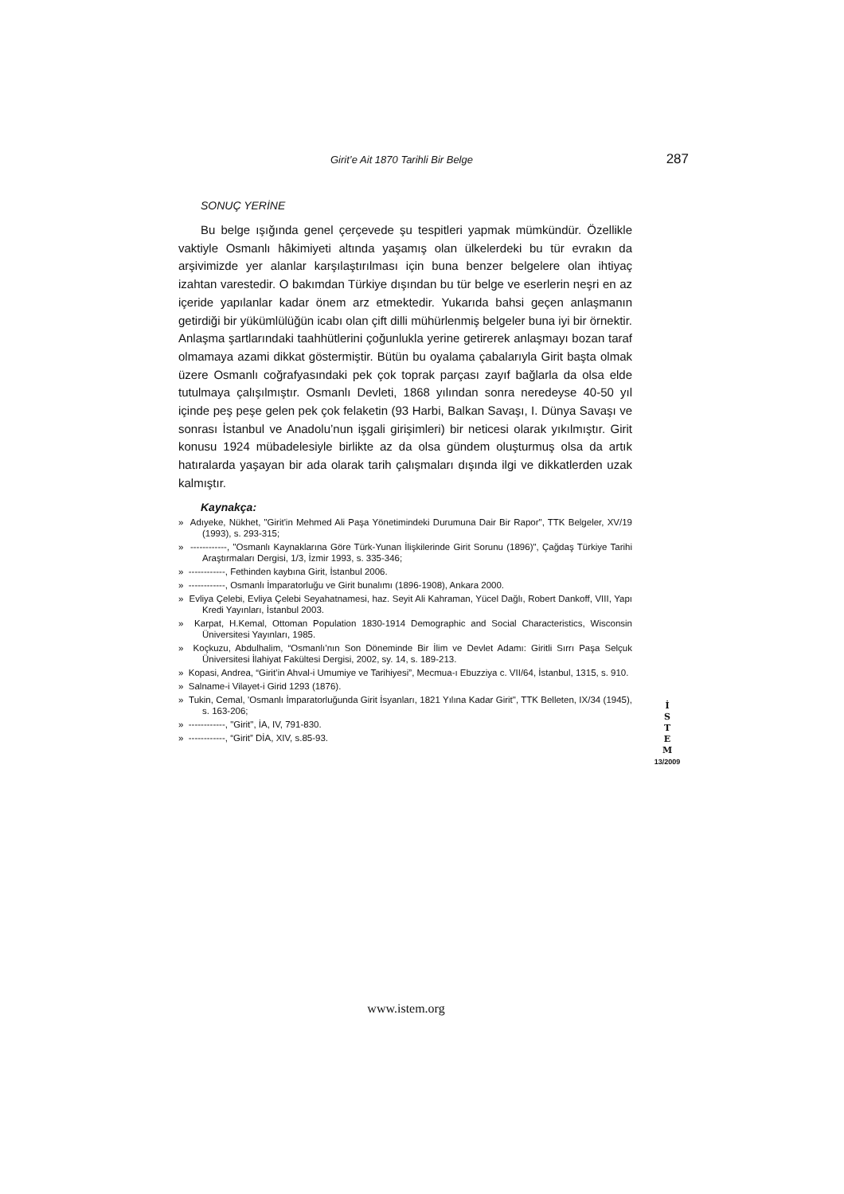Girit’e Ait 1870 Tarihli Bir Belge 287
SONUÇ YERİNE
Bu belge ışığında genel çerçevede şu tespitleri yapmak mümkündür. Özellikle vaktiyle Osmanlı hâkimiyeti altında yaşamış olan ülkelerdeki bu tür evrakın da arşivimizde yer alanlar karşılaştırılması için buna benzer belgelere olan ihtiyaç izahtan varestedir. O bakımdan Türkiye dışından bu tür belge ve eserlerin neşri en az içeride yapılanlar kadar önem arz etmektedir. Yukarıda bahsi geçen anlaşmanın getirdiği bir yükümlülüğün icabı olan çift dilli mühürlenmiş belgeler buna iyi bir örnektir. Anlaşma şartlarındaki taahhütlerini çoğunlukla yerine getirerek anlaşmayı bozan taraf olmamaya azami dikkat göstermiştir. Bütün bu oyalama çabalarıyla Girit başta olmak üzere Osmanlı coğrafyasındaki pek çok toprak parçası zayıf bağlarla da olsa elde tutulmaya çalışılmıştır. Osmanlı Devleti, 1868 yılından sonra neredeyse 40-50 yıl içinde peş peşe gelen pek çok felaketin (93 Harbi, Balkan Savaşı, I. Dünya Savaşı ve sonrası İstanbul ve Anadolu’nun işgali girişimleri) bir neticesi olarak yıkılmıştır. Girit konusu 1924 mübadelesiyle birlikte az da olsa gündem oluşturmuş olsa da artık hatıralarda yaşayan bir ada olarak tarih çalışmaları dışında ilgi ve dikkatlerden uzak kalmıştır.
Kaynakça:
» Adıyeke, Nükhet, "Girit'in Mehmed Ali Paşa Yönetimindeki Durumuna Dair Bir Rapor", TTK Belgeler, XV/19 (1993), s. 293-315;
» ------------, "Osmanlı Kaynaklarına Göre Türk-Yunan İlişkilerinde Girit Sorunu (1896)", Çağdaş Türkiye Tarihi Araştırmaları Dergisi, 1/3, İzmir 1993, s. 335-346;
» ------------, Fethinden kaybına Girit, İstanbul 2006.
» ------------, Osmanlı İmparatorluğu ve Girit bunalımı (1896-1908), Ankara 2000.
» Evliya Çelebi, Evliya Çelebi Seyahatnamesi, haz. Seyit Ali Kahraman, Yücel Dağlı, Robert Dankoff, VIII, Yapı Kredi Yayınları, İstanbul 2003.
» Karpat, H.Kemal, Ottoman Population 1830-1914 Demographic and Social Characteristics, Wisconsin Üniversitesi Yayınları, 1985.
» Koçkuzu, Abdulhalim, “Osmanlı’nın Son Döneminde Bir İlim ve Devlet Adamı: Giritli Sırrı Paşa Selçuk Üniversitesi İlahiyat Fakültesi Dergisi, 2002, sy. 14, s. 189-213.
» Kopasi, Andrea, “Girit’in Ahval-i Umumiye ve Tarihiyesi”, Mecmua-ı Ebuzziya c. VII/64, İstanbul, 1315, s. 910.
» Salname-i Vilayet-i Girid 1293 (1876).
» Tukin, Cemal, 'Osmanlı İmparatorluğunda Girit İsyanları, 1821 Yılına Kadar Girit", TTK Belleten, IX/34 (1945), s. 163-206;
» ------------, "Girit", İA, IV, 791-830.
» ------------, “Girit” DİA, XIV, s.85-93.
İ
S
T
E
M
13/2009
www.istem.org